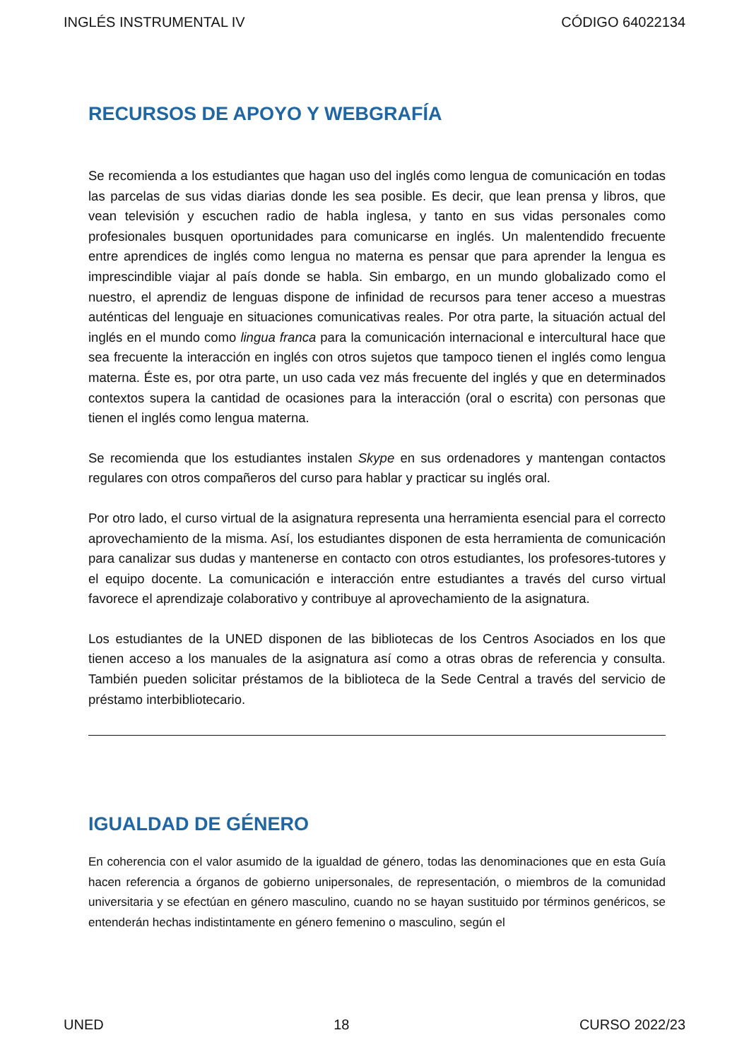INGLÉS INSTRUMENTAL IV CÓDIGO 64022134
RECURSOS DE APOYO Y WEBGRAFÍA
Se recomienda a los estudiantes que hagan uso del inglés como lengua de comunicación en todas las parcelas de sus vidas diarias donde les sea posible. Es decir, que lean prensa y libros, que vean televisión y escuchen radio de habla inglesa, y tanto en sus vidas personales como profesionales busquen oportunidades para comunicarse en inglés. Un malentendido frecuente entre aprendices de inglés como lengua no materna es pensar que para aprender la lengua es imprescindible viajar al país donde se habla. Sin embargo, en un mundo globalizado como el nuestro, el aprendiz de lenguas dispone de infinidad de recursos para tener acceso a muestras auténticas del lenguaje en situaciones comunicativas reales. Por otra parte, la situación actual del inglés en el mundo como lingua franca para la comunicación internacional e intercultural hace que sea frecuente la interacción en inglés con otros sujetos que tampoco tienen el inglés como lengua materna. Éste es, por otra parte, un uso cada vez más frecuente del inglés y que en determinados contextos supera la cantidad de ocasiones para la interacción (oral o escrita) con personas que tienen el inglés como lengua materna.
Se recomienda que los estudiantes instalen Skype en sus ordenadores y mantengan contactos regulares con otros compañeros del curso para hablar y practicar su inglés oral.
Por otro lado, el curso virtual de la asignatura representa una herramienta esencial para el correcto aprovechamiento de la misma. Así, los estudiantes disponen de esta herramienta de comunicación para canalizar sus dudas y mantenerse en contacto con otros estudiantes, los profesores-tutores y el equipo docente. La comunicación e interacción entre estudiantes a través del curso virtual favorece el aprendizaje colaborativo y contribuye al aprovechamiento de la asignatura.
Los estudiantes de la UNED disponen de las bibliotecas de los Centros Asociados en los que tienen acceso a los manuales de la asignatura así como a otras obras de referencia y consulta. También pueden solicitar préstamos de la biblioteca de la Sede Central a través del servicio de préstamo interbibliotecario.
IGUALDAD DE GÉNERO
En coherencia con el valor asumido de la igualdad de género, todas las denominaciones que en esta Guía hacen referencia a órganos de gobierno unipersonales, de representación, o miembros de la comunidad universitaria y se efectúan en género masculino, cuando no se hayan sustituido por términos genéricos, se entenderán hechas indistintamente en género femenino o masculino, según el
UNED 18 CURSO 2022/23